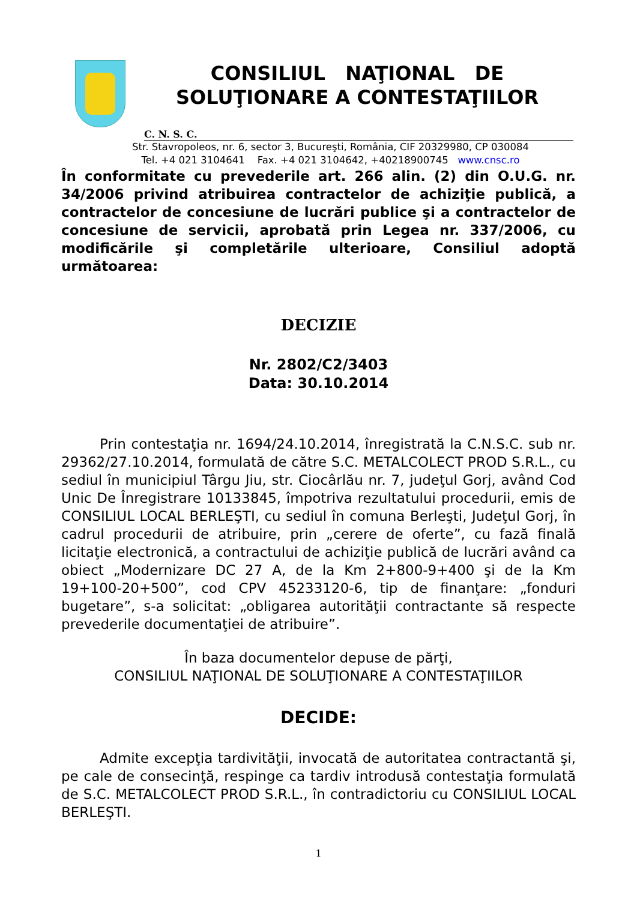CONSILIUL NAŢIONAL DE
SOLUŢIONARE A CONTESTAŢIILOR
C. N. S. C.
Str. Stavropoleos, nr. 6, sector 3, Bucureşti, România, CIF 20329980, CP 030084
Tel. +4 021 3104641 Fax. +4 021 3104642, +40218900745 www.cnsc.ro
În conformitate cu prevederile art. 266 alin. (2) din O.U.G. nr. 34/2006 privind atribuirea contractelor de achiziţie publică, a contractelor de concesiune de lucrări publice şi a contractelor de concesiune de servicii, aprobată prin Legea nr. 337/2006, cu modificările şi completările ulterioare, Consiliul adoptă următoarea:
DECIZIE
Nr. 2802/C2/3403
Data: 30.10.2014
Prin contestaţia nr. 1694/24.10.2014, înregistrată la C.N.S.C. sub nr. 29362/27.10.2014, formulată de către S.C. METALCOLECT PROD S.R.L., cu sediul în municipiul Târgu Jiu, str. Ciocârlău nr. 7, judeţul Gorj, având Cod Unic De Înregistrare 10133845, împotriva rezultatului procedurii, emis de CONSILIUL LOCAL BERLEŞTI, cu sediul în comuna Berleşti, Judeţul Gorj, în cadrul procedurii de atribuire, prin „cerere de oferte”, cu fază finală licitaţie electronică, a contractului de achiziţie publică de lucrări având ca obiect „Modernizare DC 27 A, de la Km 2+800-9+400 şi de la Km 19+100-20+500”, cod CPV 45233120-6, tip de finanţare: „fonduri bugetare”, s-a solicitat: „obligarea autorităţii contractante să respecte prevederile documentaţiei de atribuire”.
În baza documentelor depuse de părţi,
CONSILIUL NAŢIONAL DE SOLUŢIONARE A CONTESTAŢIILOR
DECIDE:
Admite excepţia tardivităţii, invocată de autoritatea contractantă şi, pe cale de consecinţă, respinge ca tardiv introdusă contestaţia formulată de S.C. METALCOLECT PROD S.R.L., în contradictoriu cu CONSILIUL LOCAL BERLEŞTI.
1